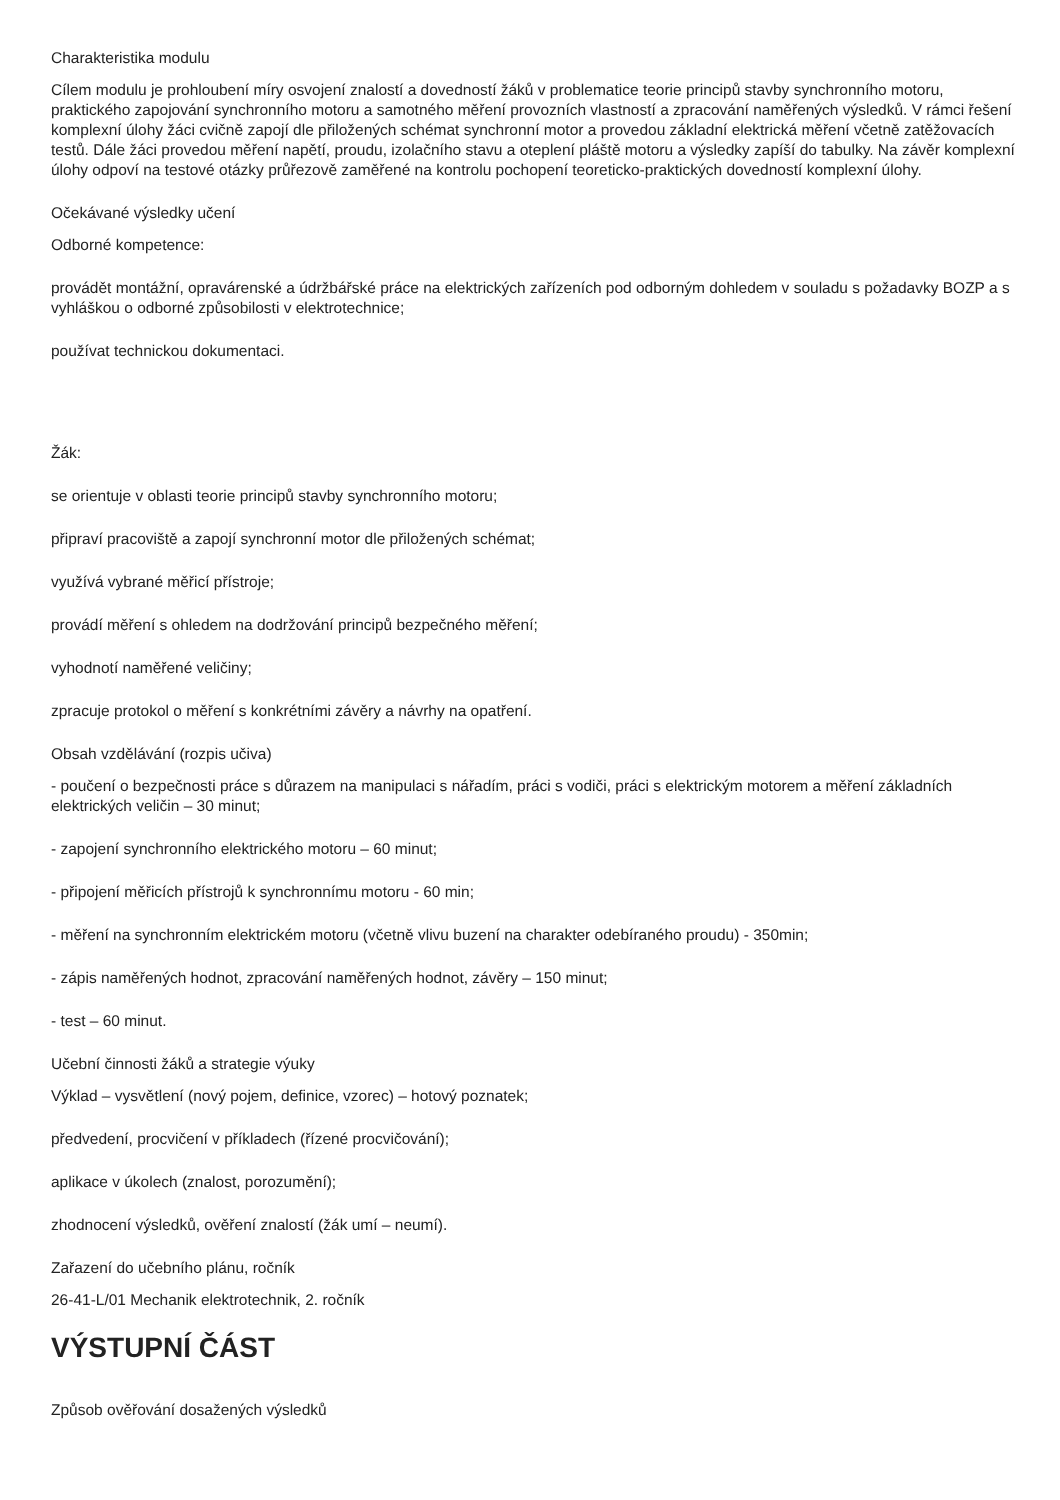Charakteristika modulu
Cílem modulu je prohloubení míry osvojení znalostí a dovedností žáků v problematice teorie principů stavby synchronního motoru, praktického zapojování synchronního motoru a samotného měření provozních vlastností a zpracování naměřených výsledků. V rámci řešení komplexní úlohy žáci cvičně zapojí dle přiložených schémat synchronní motor a provedou základní elektrická měření včetně zatěžovacích testů. Dále žáci provedou měření napětí, proudu, izolačního stavu a oteplení pláště motoru a výsledky zapíší do tabulky. Na závěr komplexní úlohy odpoví na testové otázky průřezově zaměřené na kontrolu pochopení teoreticko-praktických dovedností komplexní úlohy.
Očekávané výsledky učení
Odborné kompetence:
provádět montážní, opravárenské a údržbářské práce na elektrických zařízeních pod odborným dohledem v souladu s požadavky BOZP a s vyhláškou o odborné způsobilosti v elektrotechnice;
používat technickou dokumentaci.
Žák:
se orientuje v oblasti teorie principů stavby synchronního motoru;
připraví pracoviště a zapojí synchronní motor dle přiložených schémat;
využívá vybrané měřicí přístroje;
provádí měření s ohledem na dodržování principů bezpečného měření;
vyhodnotí naměřené veličiny;
zpracuje protokol o měření s konkrétními závěry a návrhy na opatření.
Obsah vzdělávání (rozpis učiva)
- poučení o bezpečnosti práce s důrazem na manipulaci s nářadím, práci s vodiči, práci s elektrickým motorem a měření základních elektrických veličin – 30 minut;
- zapojení synchronního elektrického motoru – 60 minut;
- připojení měřicích přístrojů k synchronnímu motoru - 60 min;
- měření na synchronním elektrickém motoru (včetně vlivu buzení na charakter odebíraného proudu) - 350min;
- zápis naměřených hodnot, zpracování naměřených hodnot, závěry – 150 minut;
- test – 60 minut.
Učební činnosti žáků a strategie výuky
Výklad – vysvětlení (nový pojem, definice, vzorec) – hotový poznatek;
předvedení, procvičení v příkladech (řízené procvičování);
aplikace v úkolech (znalost, porozumění);
zhodnocení výsledků, ověření znalostí (žák umí – neumí).
Zařazení do učebního plánu, ročník
26-41-L/01 Mechanik elektrotechnik, 2. ročník
VÝSTUPNÍ ČÁST
Způsob ověřování dosažených výsledků